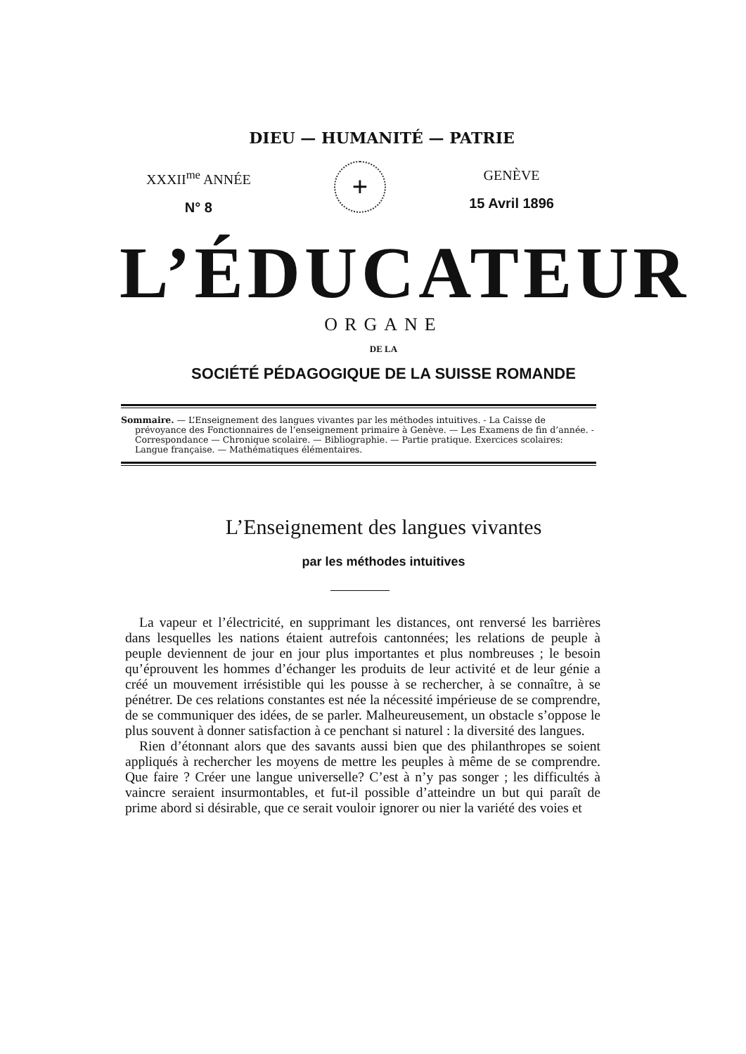DIEU — HUMANITÉ — PATRIE
XXXII<sup>me</sup> ANNÉE
N° 8
+
GENÈVE
15 Avril 1896
L’ÉDUCATEUR
ORGANE
DE LA
SOCIÉTÉ PÉDAGOGIQUE DE LA SUISSE ROMANDE
Sommaire. — L’Enseignement des langues vivantes par les méthodes intuitives. - La Caisse de prévoyance des Fonctionnaires de l’enseignement primaire à Genève. — Les Examens de fin d’année. - Correspondance — Chronique scolaire. — Bibliographie. — Partie pratique. Exercices scolaires: Langue française. — Mathématiques élémentaires.
L’Enseignement des langues vivantes
par les méthodes intuitives
La vapeur et l’électricité, en supprimant les distances, ont renversé les barrières dans lesquelles les nations étaient autrefois cantonnées; les relations de peuple à peuple deviennent de jour en jour plus importantes et plus nombreuses ; le besoin qu’éprouvent les hommes d’échanger les produits de leur activité et de leur génie a créé un mouvement irrésistible qui les pousse à se rechercher, à se connaître, à se pénétrer. De ces relations constantes est née la nécessité impérieuse de se comprendre, de se communiquer des idées, de se parler. Malheureusement, un obstacle s’oppose le plus souvent à donner satisfaction à ce penchant si naturel : la diversité des langues.
Rien d’étonnant alors que des savants aussi bien que des philanthropes se soient appliqués à rechercher les moyens de mettre les peuples à même de se comprendre. Que faire ? Créer une langue universelle? C’est à n’y pas songer ; les difficultés à vaincre seraient insurmontables, et fut-il possible d’atteindre un but qui paraît de prime abord si désirable, que ce serait vouloir ignorer ou nier la variété des voies et